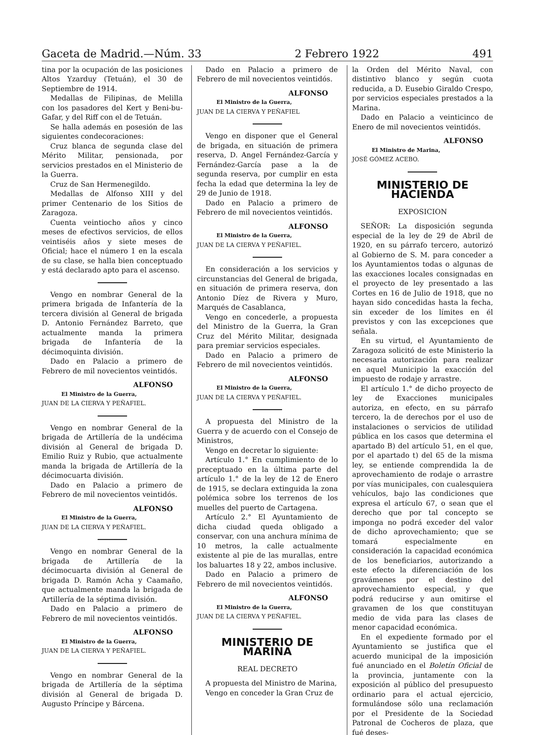Gaceta de Madrid.—Núm. 33 2 Febrero 1922 491
tina por la ocupación de las posiciones Altos Yzarduy (Tetuán), el 30 de Septiembre de 1914.
Medallas de Filipinas, de Melilla con los pasadores del Kert y Beni-bu-Gafar, y del Riff con el de Tetuán.
Se halla además en posesión de las siguientes condecoraciones:
Cruz blanca de segunda clase del Mérito Militar, pensionada, por servicios prestados en el Ministerio de la Guerra.
Cruz de San Hermenegildo.
Medallas de Alfonso XIII y del primer Centenario de los Sitios de Zaragoza.
Cuenta veintiocho años y cinco meses de efectivos servicios, de ellos veintiséis años y siete meses de Oficial; hace el número 1 en la escala de su clase, se halla bien conceptuado y está declarado apto para el ascenso.
Vengo en nombrar General de la primera brigada de Infantería de la tercera división al General de brigada D. Antonio Fernández Barreto, que actualmente manda la primera brigada de Infantería de la décimoquinta división.
Dado en Palacio a primero de Febrero de mil novecientos veintidós.
ALFONSO
El Ministro de la Guerra,
JUAN DE LA CIERVA Y PEÑAFIEL.
Vengo en nombrar General de la brigada de Artillería de la undécima división al General de brigada D. Emilio Ruiz y Rubio, que actualmente manda la brigada de Artillería de la décimocuarta división.
Dado en Palacio a primero de Febrero de mil novecientos veintidós.
ALFONSO
El Ministro de la Guerra,
JUAN DE LA CIERVA Y PEÑAFIEL.
Vengo en nombrar General de la brigada de Artillería de la décimocuarta división al General de brigada D. Ramón Acha y Caamaño, que actualmente manda la brigada de Artillería de la séptima división.
Dado en Palacio a primero de Febrero de mil novecientos veintidós.
ALFONSO
El Ministro de la Guerra,
JUAN DE LA CIERVA Y PEÑAFIEL.
Vengo en nombrar General de la brigada de Artillería de la séptima división al General de brigada D. Augusto Príncipe y Bárcena.
Dado en Palacio a primero de Febrero de mil novecientos veintidós.
ALFONSO
El Ministro de la Guerra,
JUAN DE LA CIERVA Y PEÑAFIEL
Vengo en disponer que el General de brigada, en situación de primera reserva, D. Angel Fernández-García y Fernández-García pase a la de segunda reserva, por cumplir en esta fecha la edad que determina la ley de 29 de Junio de 1918.
Dado en Palacio a primero de Febrero de mil novecientos veintidós.
ALFONSO
El Ministro de la Guerra,
JUAN DE LA CIERVA Y PEÑAFIEL.
En consideración a los servicios y circunstancias del General de brigada, en situación de primera reserva, don Antonio Díez de Rivera y Muro, Marqués de Casablanca,
Vengo en concederle, a propuesta del Ministro de la Guerra, la Gran Cruz del Mérito Militar, designada para premiar servicios especiales.
Dado en Palacio a primero de Febrero de mil novecientos veintidós.
ALFONSO
El Ministro de la Guerra,
JUAN DE LA CIERVA Y PEÑAFIEL.
A propuesta del Ministro de la Guerra y de acuerdo con el Consejo de Ministros,
Vengo en decretar lo siguiente:
Artículo 1.° En cumplimiento de lo preceptuado en la última parte del artículo 1.° de la ley de 12 de Enero de 1915, se declara extinguida la zona polémica sobre los terrenos de los muelles del puerto de Cartagena.
Artículo 2.° El Ayuntamiento de dicha ciudad queda obligado a conservar, con una anchura mínima de 10 metros, la calle actualmente existente al pie de las murallas, entre los baluartes 18 y 22, ambos inclusive.
Dado en Palacio a primero de Febrero de mil novecientos veintidós.
ALFONSO
El Ministro de la Guerra,
JUAN DE LA CIERVA Y PEÑAFIEL.
MINISTERIO DE MARINA
REAL DECRETO
A propuesta del Ministro de Marina,
Vengo en conceder la Gran Cruz de
la Orden del Mérito Naval, con distintivo blanco y según cuota reducida, a D. Eusebio Giraldo Crespo, por servicios especiales prestados a la Marina.
Dado en Palacio a veinticinco de Enero de mil novecientos veintidós.
ALFONSO
El Ministro de Marina,
JOSÉ GÓMEZ ACEBO.
MINISTERIO DE HACIENDA
EXPOSICION
SEÑOR: La disposición segunda especial de la ley de 29 de Abril de 1920, en su párrafo tercero, autorizó al Gobierno de S. M. para conceder a los Ayuntamientos todas o algunas de las exacciones locales consignadas en el proyecto de ley presentado a las Cortes en 16 de Julio de 1918, que no hayan sido concedidas hasta la fecha, sin exceder de los límites en él previstos y con las excepciones que señala.
En su virtud, el Ayuntamiento de Zaragoza solicitó de este Ministerio la necesaria autorización para realizar en aquel Municipio la exacción del impuesto de rodaje y arrastre.
El artículo 1.° de dicho proyecto de ley de Exacciones municipales autoriza, en efecto, en su párrafo tercero, la de derechos por el uso de instalaciones o servicios de utilidad pública en los casos que determina el apartado B) del artículo 51, en el que, por el apartado t) del 65 de la misma ley, se entiende comprendida la de aprovechamiento de rodaje o arrastre por vías municipales, con cualesquiera vehículos, bajo las condiciones que expresa el artículo 67, o sean que el derecho que por tal concepto se imponga no podrá exceder del valor de dicho aprovechamiento; que se tomará especialmente en consideración la capacidad económica de los beneficiarios, autorizando a este efecto la diferenciación de los gravámenes por el destino del aprovechamiento especial, y que podrá reducirse y aun omitirse el gravamen de los que constituyan medio de vida para las clases de menor capacidad económica.
En el expediente formado por el Ayuntamiento se justifica que el acuerdo municipal de la imposición fué anunciado en el Boletín Oficial de la provincia, juntamente con la exposición al público del presupuesto ordinario para el actual ejercicio, formulándose sólo una reclamación por el Presidente de la Sociedad Patronal de Cocheros de plaza, que fué deses-